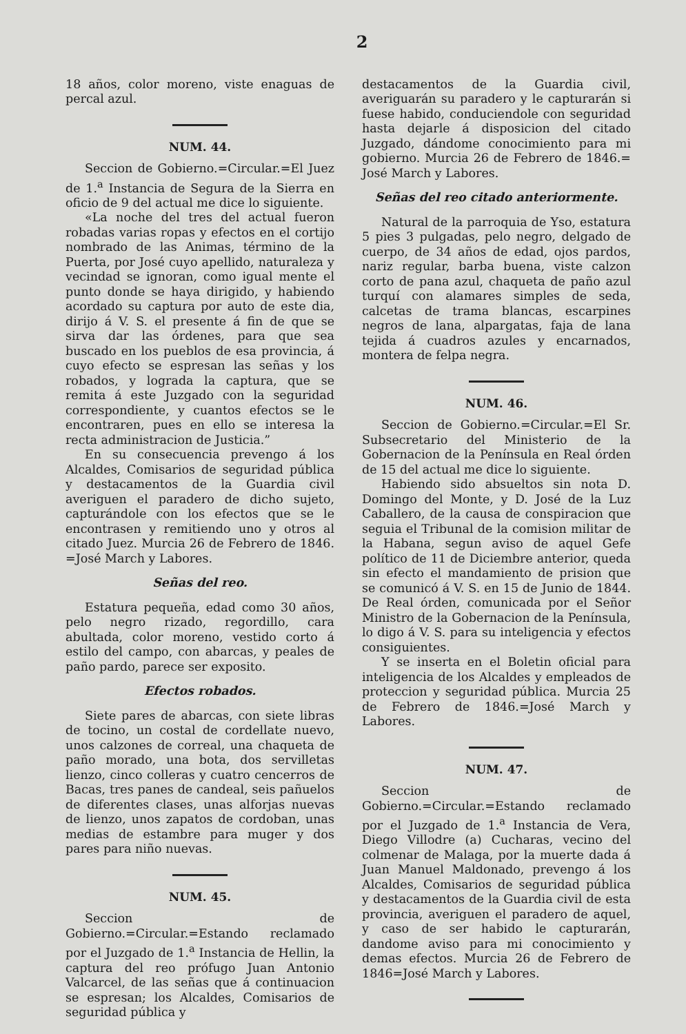2
18 años, color moreno, viste enaguas de percal azul.
NUM. 44.
Seccion de Gobierno.=Circular.=El Juez de 1.<sup>a</sup> Instancia de Segura de la Sierra en oficio de 9 del actual me dice lo siguiente.
«La noche del tres del actual fueron robadas varias ropas y efectos en el cortijo nombrado de las Animas, término de la Puerta, por José cuyo apellido, naturaleza y vecindad se ignoran, como igual mente el punto donde se haya dirigido, y habiendo acordado su captura por auto de este dia, dirijo á V. S. el presente á fin de que se sirva dar las órdenes, para que sea buscado en los pueblos de esa provincia, á cuyo efecto se espresan las señas y los robados, y lograda la captura, que se remita á este Juzgado con la seguridad correspondiente, y cuantos efectos se le encontraren, pues en ello se interesa la recta administracion de Justicia.”
En su consecuencia prevengo á los Alcaldes, Comisarios de seguridad pública y destacamentos de la Guardia civil averiguen el paradero de dicho sujeto, capturándole con los efectos que se le encontrasen y remitiendo uno y otros al citado Juez. Murcia 26 de Febrero de 1846. =José March y Labores.
Señas del reo.
Estatura pequeña, edad como 30 años, pelo negro rizado, regordillo, cara abultada, color moreno, vestido corto á estilo del campo, con abarcas, y peales de paño pardo, parece ser exposito.
Efectos robados.
Siete pares de abarcas, con siete libras de tocino, un costal de cordellate nuevo, unos calzones de correal, una chaqueta de paño morado, una bota, dos servilletas lienzo, cinco colleras y cuatro cencerros de Bacas, tres panes de candeal, seis pañuelos de diferentes clases, unas alforjas nuevas de lienzo, unos zapatos de cordoban, unas medias de estambre para muger y dos pares para niño nuevas.
NUM. 45.
Seccion de Gobierno.=Circular.=Estando reclamado por el Juzgado de 1.<sup>a</sup> Instancia de Hellin, la captura del reo prófugo Juan Antonio Valcarcel, de las señas que á continuacion se espresan; los Alcaldes, Comisarios de seguridad pública y
destacamentos de la Guardia civil, averiguarán su paradero y le capturarán si fuese habido, conduciendole con seguridad hasta dejarle á disposicion del citado Juzgado, dándome conocimiento para mi gobierno. Murcia 26 de Febrero de 1846.= José March y Labores.
Señas del reo citado anteriormente.
Natural de la parroquia de Yso, estatura 5 pies 3 pulgadas, pelo negro, delgado de cuerpo, de 34 años de edad, ojos pardos, nariz regular, barba buena, viste calzon corto de pana azul, chaqueta de paño azul turquí con alamares simples de seda, calcetas de trama blancas, escarpines negros de lana, alpargatas, faja de lana tejida á cuadros azules y encarnados, montera de felpa negra.
NUM. 46.
Seccion de Gobierno.=Circular.=El Sr. Subsecretario del Ministerio de la Gobernacion de la Península en Real órden de 15 del actual me dice lo siguiente.
Habiendo sido absueltos sin nota D. Domingo del Monte, y D. José de la Luz Caballero, de la causa de conspiracion que seguia el Tribunal de la comision militar de la Habana, segun aviso de aquel Gefe político de 11 de Diciembre anterior, queda sin efecto el mandamiento de prision que se comunicó á V. S. en 15 de Junio de 1844. De Real órden, comunicada por el Señor Ministro de la Gobernacion de la Península, lo digo á V. S. para su inteligencia y efectos consiguientes.
Y se inserta en el Boletin oficial para inteligencia de los Alcaldes y empleados de proteccion y seguridad pública. Murcia 25 de Febrero de 1846.=José March y Labores.
NUM. 47.
Seccion de Gobierno.=Circular.=Estando reclamado por el Juzgado de 1.<sup>a</sup> Instancia de Vera, Diego Villodre (a) Cucharas, vecino del colmenar de Malaga, por la muerte dada á Juan Manuel Maldonado, prevengo á los Alcaldes, Comisarios de seguridad pública y destacamentos de la Guardia civil de esta provincia, averiguen el paradero de aquel, y caso de ser habido le capturarán, dandome aviso para mi conocimiento y demas efectos. Murcia 26 de Febrero de 1846=José March y Labores.